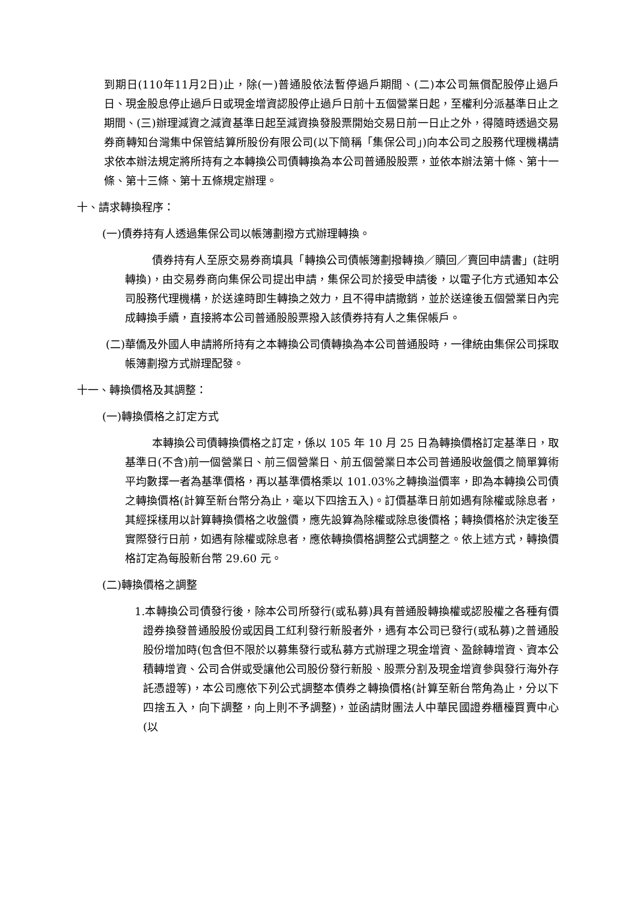到期日(110年11月2日)止，除(一)普通股依法暫停過戶期間、(二)本公司無償配股停止過戶日、現金股息停止過戶日或現金增資認股停止過戶日前十五個營業日起，至權利分派基準日止之期間、(三)辦理減資之減資基準日起至減資換發股票開始交易日前一日止之外，得隨時透過交易券商轉知台灣集中保管結算所股份有限公司(以下簡稱「集保公司」)向本公司之股務代理機構請求依本辦法規定將所持有之本轉換公司債轉換為本公司普通股股票，並依本辦法第十條、第十一條、第十三條、第十五條規定辦理。
十、請求轉換程序：
(一)債券持有人透過集保公司以帳簿劃撥方式辦理轉換。
債券持有人至原交易券商填具「轉換公司債帳簿劃撥轉換／贖回／賣回申請書」(註明轉換)，由交易券商向集保公司提出申請，集保公司於接受申請後，以電子化方式通知本公司股務代理機構，於送達時即生轉換之效力，且不得申請撤銷，並於送達後五個營業日內完成轉換手續，直接將本公司普通股股票撥入該債券持有人之集保帳戶。
(二)華僑及外國人申請將所持有之本轉換公司債轉換為本公司普通股時，一律統由集保公司採取帳簿劃撥方式辦理配發。
十一、轉換價格及其調整：
(一)轉換價格之訂定方式
本轉換公司債轉換價格之訂定，係以 105 年 10 月 25 日為轉換價格訂定基準日，取基準日(不含)前一個營業日、前三個營業日、前五個營業日本公司普通股收盤價之簡單算術平均數擇一者為基準價格，再以基準價格乘以 101.03%之轉換溢價率，即為本轉換公司債之轉換價格(計算至新台幣分為止，毫以下四捨五入)。訂價基準日前如遇有除權或除息者，其經採樣用以計算轉換價格之收盤價，應先設算為除權或除息後價格；轉換價格於決定後至實際發行日前，如遇有除權或除息者，應依轉換價格調整公式調整之。依上述方式，轉換價格訂定為每股新台幣 29.60 元。
(二)轉換價格之調整
1.本轉換公司債發行後，除本公司所發行(或私募)具有普通股轉換權或認股權之各種有價證券換發普通股股份或因員工紅利發行新股者外，遇有本公司已發行(或私募)之普通股股份增加時(包含但不限於以募集發行或私募方式辦理之現金增資、盈餘轉增資、資本公積轉增資、公司合併或受讓他公司股份發行新股、股票分割及現金增資參與發行海外存託憑證等)，本公司應依下列公式調整本債券之轉換價格(計算至新台幣角為止，分以下四捨五入，向下調整，向上則不予調整)，並函請財團法人中華民國證券櫃檯買賣中心(以